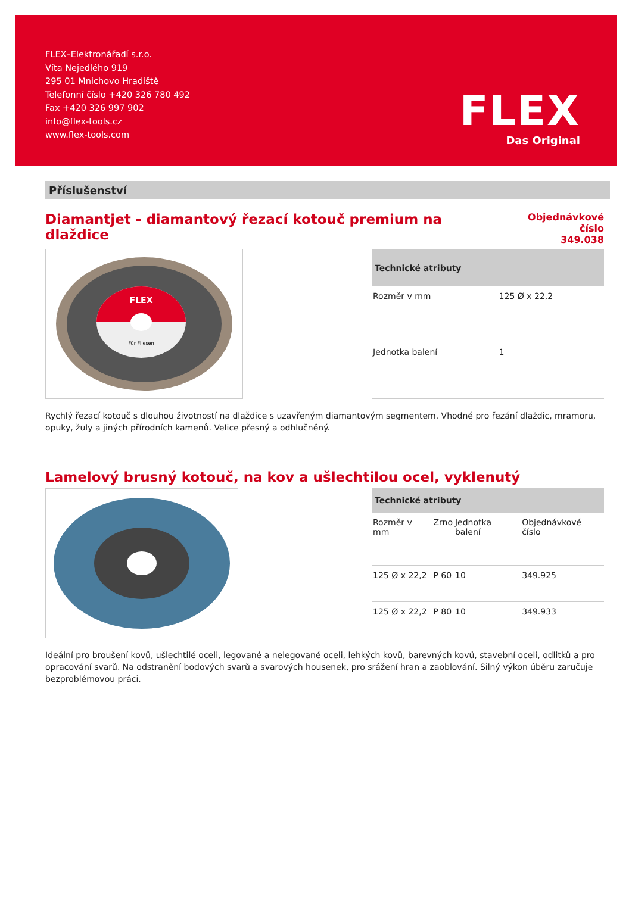FLEX–Elektronářadí s.r.o.
Víta Nejedlého 919
295 01 Mnichovo Hradiště
Telefonní číslo +420 326 780 492
Fax +420 326 997 902
info@flex-tools.cz
www.flex-tools.com
FLEX
Das Original
Příslušenství
Diamantjet - diamantový řezací kotouč premium na dlaždice
Objednávkové číslo
349.038
FLEX
Für Fliesen
| Technické atributy | |
| --- | --- |
| Rozměr v mm | 125 Ø x 22,2 |
| Jednotka balení | 1 |
Rychlý řezací kotouč s dlouhou životností na dlaždice s uzavřeným diamantovým segmentem. Vhodné pro řezání dlaždic, mramoru, opuky, žuly a jiných přírodních kamenů. Velice přesný a odhlučněný.
Lamelový brusný kotouč, na kov a ušlechtilou ocel, vyklenutý
| Technické atributy | | | |
| --- | --- | --- | --- |
| Rozměr v mm | Zrno | Jednotka balení | Objednávkové číslo |
| 125 Ø x 22,2 | P 60 | 10 | 349.925 |
| 125 Ø x 22,2 | P 80 | 10 | 349.933 |
Ideální pro broušení kovů, ušlechtilé oceli, legované a nelegované oceli, lehkých kovů, barevných kovů, stavební oceli, odlitků a pro opracování svarů. Na odstranění bodových svarů a svarových housenek, pro srážení hran a zaoblování. Silný výkon úběru zaručuje bezproblémovou práci.